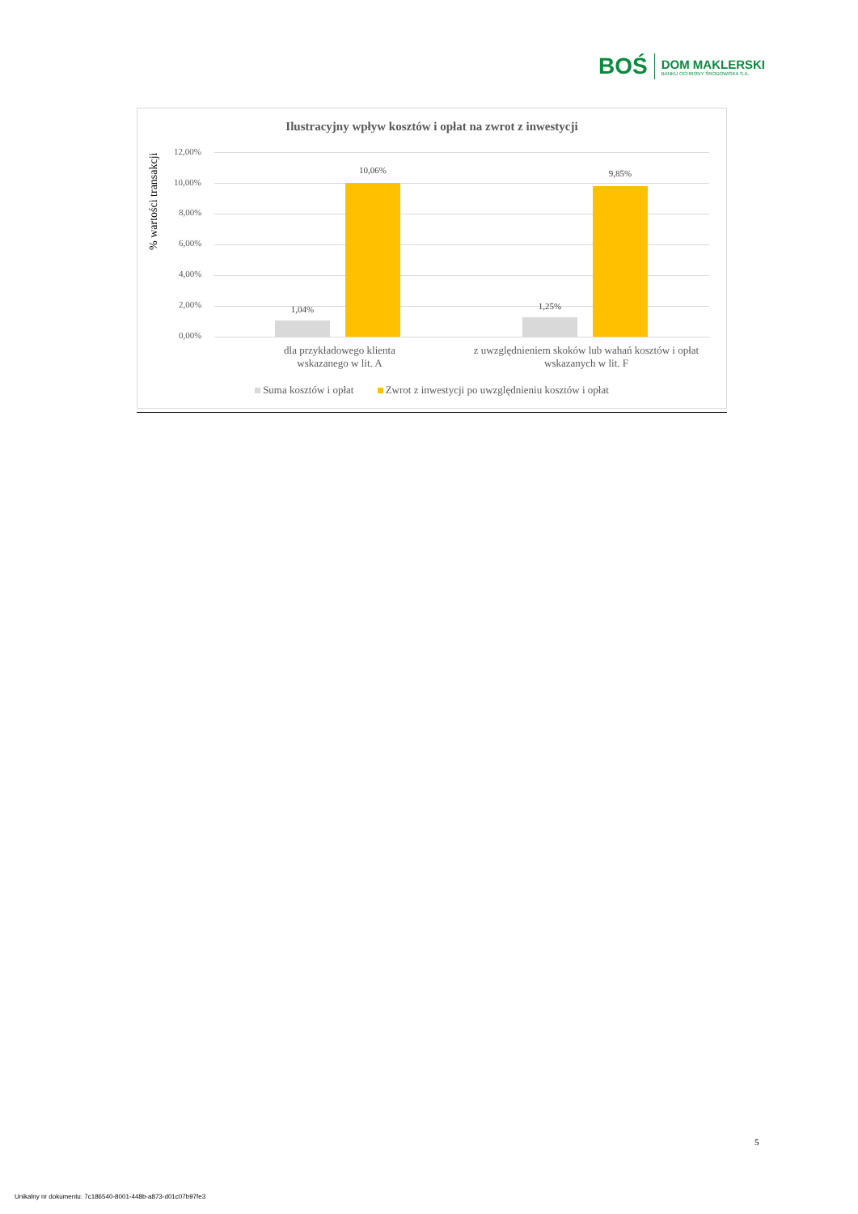BOŚ
DOM MAKLERSKI
BANKU OCHRONY ŚRODOWISKA S.A.
Ilustracyjny wpływ kosztów i opłat na zwrot z inwestycji
% wartości transakcji
12,00%
10,00%
8,00%
6,00%
4,00%
2,00%
0,00%
1,04%
10,06%
1,25%
9,85%
dla przykładowego klienta wskazanego w lit. A
z uwzględnieniem skoków lub wahań kosztów i opłat wskazanych w lit. F
Suma kosztów i opłat Zwrot z inwestycji po uwzględnieniu kosztów i opłat
5
Unikalny nr dokumentu: 7c186540-8001-448b-a873-d01c07b97fe3